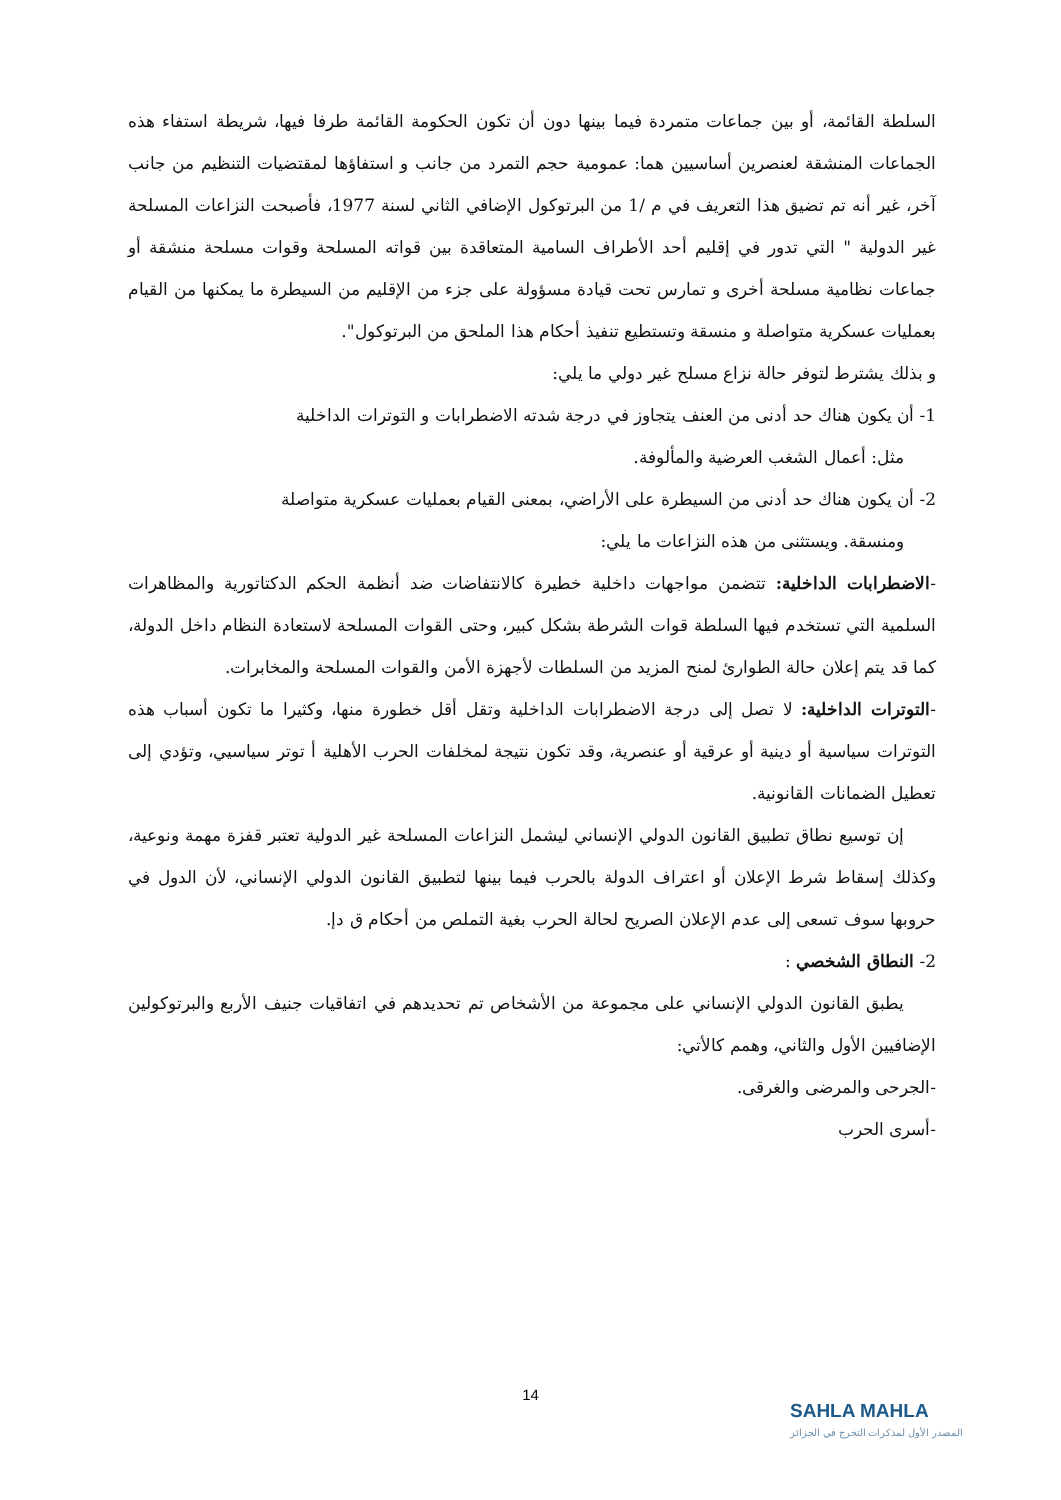السلطة القائمة، أو بين جماعات متمردة فيما بينها دون أن تكون الحكومة القائمة طرفا فيها، شريطة استفاء هذه الجماعات المنشقة لعنصرين أساسيين هما: عمومية حجم التمرد من جانب و استفاؤها لمقتضيات التنظيم من جانب آخر، غير أنه تم تضيق هذا التعريف في م /1 من البرتوكول الإضافي الثاني لسنة 1977، فأصبحت النزاعات المسلحة غير الدولية " التي تدور في إقليم أحد الأطراف السامية المتعاقدة بين قواته المسلحة وقوات مسلحة منشقة أو جماعات نظامية مسلحة أخرى و تمارس تحت قيادة مسؤولة على جزء من الإقليم من السيطرة ما يمكنها من القيام بعمليات عسكرية متواصلة و منسقة وتستطيع تنفيذ أحكام هذا الملحق من البرتوكول".
و بذلك يشترط لتوفر حالة نزاع مسلح غير دولي ما يلي:
1- أن يكون هناك حد أدنى من العنف يتجاوز في درجة شدته الاضطرابات و التوترات الداخلية
مثل: أعمال الشغب العرضية والمألوفة.
2- أن يكون هناك حد أدنى من السيطرة على الأراضي، بمعنى القيام بعمليات عسكرية متواصلة
ومنسقة. ويستثنى من هذه النزاعات ما يلي:
-الاضطرابات الداخلية: تتضمن مواجهات داخلية خطيرة كالانتفاضات ضد أنظمة الحكم الدكتاتورية والمظاهرات السلمية التي تستخدم فيها السلطة قوات الشرطة بشكل كبير، وحتى القوات المسلحة لاستعادة النظام داخل الدولة، كما قد يتم إعلان حالة الطوارئ لمنح المزيد من السلطات لأجهزة الأمن والقوات المسلحة والمخابرات.
-التوترات الداخلية: لا تصل إلى درجة الاضطرابات الداخلية وتقل أقل خطورة منها، وكثيرا ما تكون أسباب هذه التوترات سياسية أو دينية أو عرقية أو عنصرية، وقد تكون نتيجة لمخلفات الحرب الأهلية أ توتر سياسيي، وتؤدي إلى تعطيل الضمانات القانونية.
إن توسيع نطاق تطبيق القانون الدولي الإنساني ليشمل النزاعات المسلحة غير الدولية تعتبر قفزة مهمة ونوعية، وكذلك إسقاط شرط الإعلان أو اعتراف الدولة بالحرب فيما بينها لتطبيق القانون الدولي الإنساني، لأن الدول في حروبها سوف تسعى إلى عدم الإعلان الصريح لحالة الحرب بغية التملص من أحكام ق دإ.
2- النطاق الشخصي :
يطبق القانون الدولي الإنساني على مجموعة من الأشخاص تم تحديدهم في اتفاقيات جنيف الأربع والبرتوكولين الإضافيين الأول والثاني، وهمم كالأتي:
-الجرحى والمرضى والغرقى.
-أسرى الحرب
14
SAHLA MAHLA
المصدر الأول لمذكرات التخرج في الجزائر